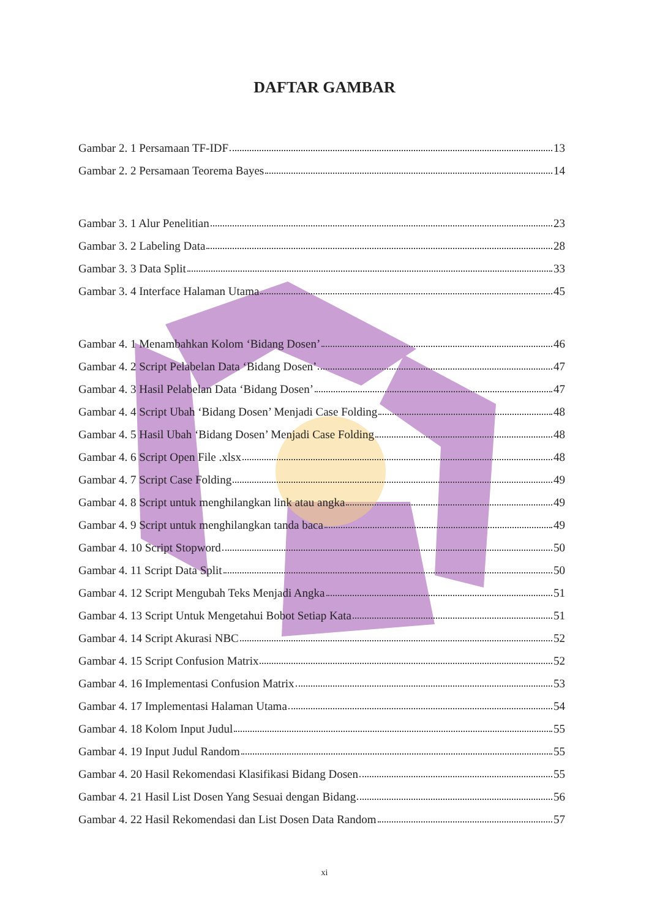DAFTAR GAMBAR
Gambar 2. 1 Persamaan TF-IDF 13
Gambar 2. 2 Persamaan Teorema Bayes 14
Gambar 3. 1 Alur Penelitian 23
Gambar 3. 2 Labeling Data 28
Gambar 3. 3 Data Split 33
Gambar 3. 4 Interface Halaman Utama 45
Gambar 4. 1 Menambahkan Kolom ‘Bidang Dosen’ 46
Gambar 4. 2 Script Pelabelan Data ‘Bidang Dosen’ 47
Gambar 4. 3 Hasil Pelabelan Data ‘Bidang Dosen’ 47
Gambar 4. 4 Script Ubah ‘Bidang Dosen’ Menjadi Case Folding 48
Gambar 4. 5 Hasil Ubah ‘Bidang Dosen’ Menjadi Case Folding 48
Gambar 4. 6 Script Open File .xlsx 48
Gambar 4. 7 Script Case Folding 49
Gambar 4. 8 Script untuk menghilangkan link atau angka 49
Gambar 4. 9 Script untuk menghilangkan tanda baca 49
Gambar 4. 10 Script Stopword 50
Gambar 4. 11 Script Data Split 50
Gambar 4. 12 Script Mengubah Teks Menjadi Angka 51
Gambar 4. 13 Script Untuk Mengetahui Bobot Setiap Kata 51
Gambar 4. 14 Script Akurasi NBC 52
Gambar 4. 15 Script Confusion Matrix 52
Gambar 4. 16 Implementasi Confusion Matrix 53
Gambar 4. 17 Implementasi Halaman Utama 54
Gambar 4. 18 Kolom Input Judul 55
Gambar 4. 19 Input Judul Random 55
Gambar 4. 20 Hasil Rekomendasi Klasifikasi Bidang Dosen 55
Gambar 4. 21 Hasil List Dosen Yang Sesuai dengan Bidang 56
Gambar 4. 22 Hasil Rekomendasi dan List Dosen Data Random 57
xi